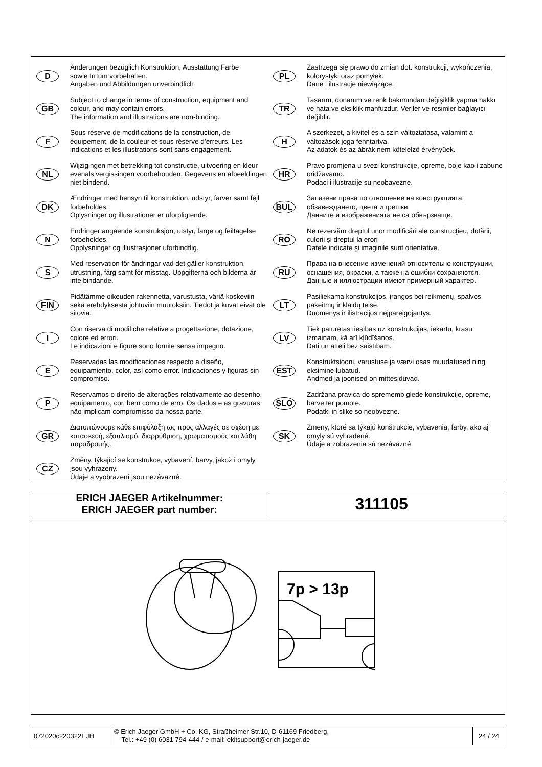D
Änderungen bezüglich Konstruktion, Ausstattung Farbe
sowie Irrtum vorbehalten.
Angaben und Abbildungen unverbindlich
GB
Subject to change in terms of construction, equipment and colour, and may contain errors.
The information and illustrations are non-binding.
F
Sous réserve de modifications de la construction, de équipement, de la couleur et sous réserve d’erreurs. Les indications et les illustrations sont sans engagement.
NL
Wijzigingen met betrekking tot constructie, uitvoering en kleur evenals vergissingen voorbehouden. Gegevens en afbeeldingen niet bindend.
DK
Ændringer med hensyn til konstruktion, udstyr, farver samt fejl forbeholdes.
Oplysninger og illustrationer er uforpligtende.
N
Endringer angående konstruksjon, utstyr, farge og feiltagelse forbeholdes.
Opplysninger og illustrasjoner uforbindtlig.
S
Med reservation för ändringar vad det gäller konstruktion, utrustning, färg samt för misstag. Uppgifterna och bilderna är inte bindande.
FIN
Pidätämme oikeuden rakennetta, varustusta, väriä koskeviin sekä erehdyksestä johtuviin muutoksiin. Tiedot ja kuvat eivät ole sitovia.
I
Con riserva di modifiche relative a progettazione, dotazione, colore ed errori.
Le indicazioni e figure sono fornite sensa impegno.
E
Reservadas las modificaciones respecto a diseño, equipamiento, color, así como error. Indicaciones y figuras sin compromiso.
P
Reservamos o direito de alterações relativamente ao desenho, equipamento, cor, bem como de erro. Os dados e as gravuras não implicam compromisso da nossa parte.
GR
Διατυπώνουμε κάθε επιφύλαξη ως προς αλλαγές σε σχέση με κατασκευή, εξοπλισμό, διαρρύθμιση, χρωματισμούς και λάθη παραδρομής.
CZ
Změny, týkající se konstrukce, vybavení, barvy, jakož i omyly jsou vyhrazeny.
Údaje a vyobrazení jsou nezávazné.
PL
Zastrzega się prawo do zmian dot. konstrukcji, wykończenia, kolorystyki oraz pomyłek.
Dane i ilustracje niewiążące.
TR
Tasarım, donanım ve renk bakımından değişiklik yapma hakkı ve hata ve eksiklik mahfuzdur. Veriler ve resimler bağlayıcı değildir.
H
A szerkezet, a kivitel és a szín változtatása, valamint a változások joga fenntartva.
Az adatok és az ábrák nem kötelelző érvényűek.
HR
Pravo promjena u svezi konstrukcije, opreme, boje kao i zabune oridžavamo.
Podaci i ilustracije su neobavezne.
BUL
Запазени права по отношение на конструкцията, обзавеждането, цвета и грешки.
Данните и изображенията не са обвързващи.
RO
Ne rezervăm dreptul unor modificări ale construcţieu, dotării, culorii şi dreptul la erori
Datele indicate şi imaginile sunt orientative.
RU
Права на внесение изменений относительно конструкции, оснащения, окраски, а также на ошибки сохраняются. Данные и иллюстрации имеют примерный характер.
LT
Pasiliekama konstrukcijos, įrangos bei reikmenų, spalvos pakeitmų ir klaidų teisė.
Duomenys ir ilistracijos neįpareigojantys.
LV
Tiek paturētas tiesības uz konstrukcijas, iekārtu, krāsu izmaiņam, kā arī kļūdīšanos.
Dati un attēli bez saistībām.
EST
Konstruktsiooni, varustuse ja værvi osas muudatused ning eksimine lubatud.
Andmed ja joonised on mittesiduvad.
SLO
Zadržana pravica do sprememb glede konstrukcije, opreme, barve ter pomote.
Podatki in slike so neobvezne.
SK
Zmeny, ktoré sa týkajú konštrukcie, vybavenia, farby, ako aj omyly sú vyhradené.
Údaje a zobrazenia sú nezáväzné.
| ERICH JAEGER Artikelnummer: ERICH JAEGER part number: | 311105 |
7p > 13p
| 072020c220322EJH | © Erich Jaeger GmbH + Co. KG, Straßheimer Str.10, D-61169 Friedberg, Tel.: +49 (0) 6031 794-444 / e-mail: ekitsupport@erich-jaeger.de | 24 / 24 |